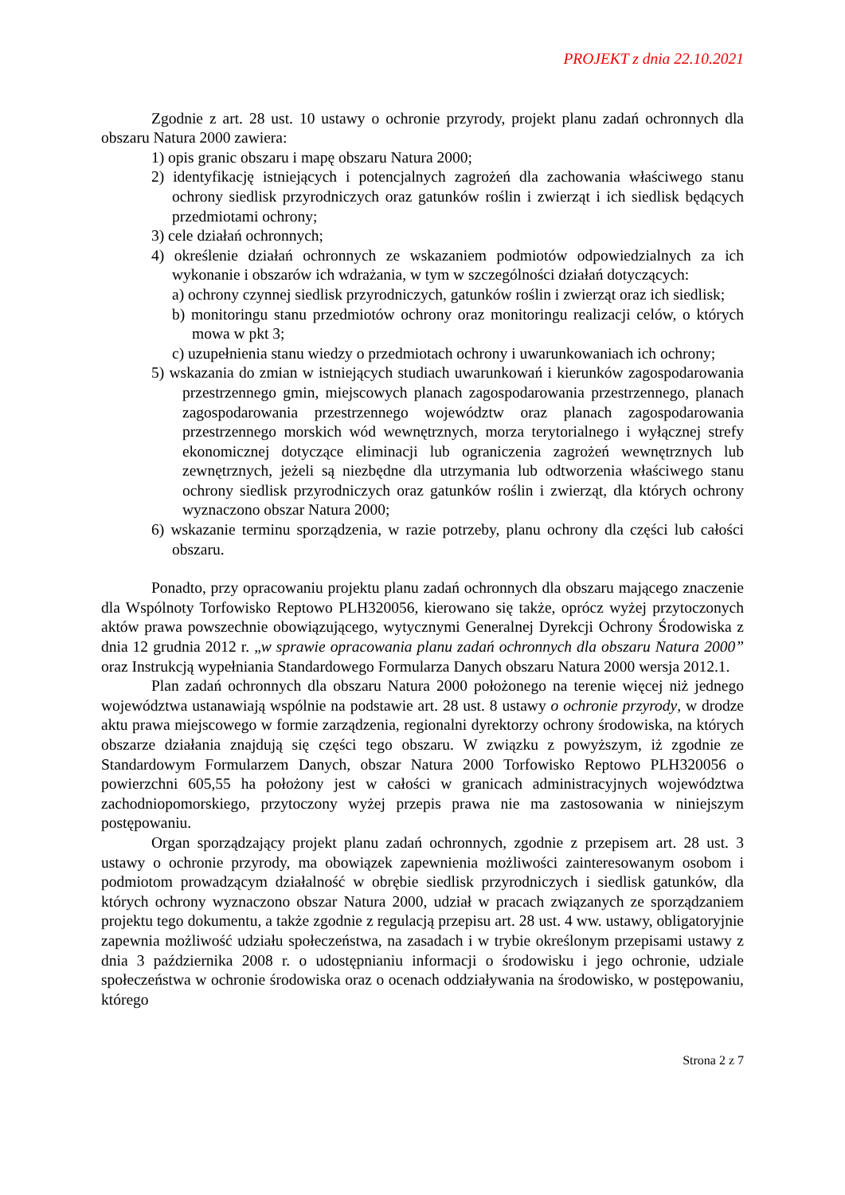PROJEKT z dnia 22.10.2021
Zgodnie z art. 28 ust. 10 ustawy o ochronie przyrody, projekt planu zadań ochronnych dla obszaru Natura 2000 zawiera:
1) opis granic obszaru i mapę obszaru Natura 2000;
2) identyfikację istniejących i potencjalnych zagrożeń dla zachowania właściwego stanu ochrony siedlisk przyrodniczych oraz gatunków roślin i zwierząt i ich siedlisk będących przedmiotami ochrony;
3) cele działań ochronnych;
4) określenie działań ochronnych ze wskazaniem podmiotów odpowiedzialnych za ich wykonanie i obszarów ich wdrażania, w tym w szczególności działań dotyczących:
a) ochrony czynnej siedlisk przyrodniczych, gatunków roślin i zwierząt oraz ich siedlisk;
b) monitoringu stanu przedmiotów ochrony oraz monitoringu realizacji celów, o których mowa w pkt 3;
c) uzupełnienia stanu wiedzy o przedmiotach ochrony i uwarunkowaniach ich ochrony;
5) wskazania do zmian w istniejących studiach uwarunkowań i kierunków zagospodarowania przestrzennego gmin, miejscowych planach zagospodarowania przestrzennego, planach zagospodarowania przestrzennego województw oraz planach zagospodarowania przestrzennego morskich wód wewnętrznych, morza terytorialnego i wyłącznej strefy ekonomicznej dotyczące eliminacji lub ograniczenia zagrożeń wewnętrznych lub zewnętrznych, jeżeli są niezbędne dla utrzymania lub odtworzenia właściwego stanu ochrony siedlisk przyrodniczych oraz gatunków roślin i zwierząt, dla których ochrony wyznaczono obszar Natura 2000;
6) wskazanie terminu sporządzenia, w razie potrzeby, planu ochrony dla części lub całości obszaru.
Ponadto, przy opracowaniu projektu planu zadań ochronnych dla obszaru mającego znaczenie dla Wspólnoty Torfowisko Reptowo PLH320056, kierowano się także, oprócz wyżej przytoczonych aktów prawa powszechnie obowiązującego, wytycznymi Generalnej Dyrekcji Ochrony Środowiska z dnia 12 grudnia 2012 r. „w sprawie opracowania planu zadań ochronnych dla obszaru Natura 2000” oraz Instrukcją wypełniania Standardowego Formularza Danych obszaru Natura 2000 wersja 2012.1.
Plan zadań ochronnych dla obszaru Natura 2000 położonego na terenie więcej niż jednego województwa ustanawiają wspólnie na podstawie art. 28 ust. 8 ustawy o ochronie przyrody, w drodze aktu prawa miejscowego w formie zarządzenia, regionalni dyrektorzy ochrony środowiska, na których obszarze działania znajdują się części tego obszaru. W związku z powyższym, iż zgodnie ze Standardowym Formularzem Danych, obszar Natura 2000 Torfowisko Reptowo PLH320056 o powierzchni 605,55 ha położony jest w całości w granicach administracyjnych województwa zachodniopomorskiego, przytoczony wyżej przepis prawa nie ma zastosowania w niniejszym postępowaniu.
Organ sporządzający projekt planu zadań ochronnych, zgodnie z przepisem art. 28 ust. 3 ustawy o ochronie przyrody, ma obowiązek zapewnienia możliwości zainteresowanym osobom i podmiotom prowadzącym działalność w obrębie siedlisk przyrodniczych i siedlisk gatunków, dla których ochrony wyznaczono obszar Natura 2000, udział w pracach związanych ze sporządzaniem projektu tego dokumentu, a także zgodnie z regulacją przepisu art. 28 ust. 4 ww. ustawy, obligatoryjnie zapewnia możliwość udziału społeczeństwa, na zasadach i w trybie określonym przepisami ustawy z dnia 3 października 2008 r. o udostępnianiu informacji o środowisku i jego ochronie, udziale społeczeństwa w ochronie środowiska oraz o ocenach oddziaływania na środowisko, w postępowaniu, którego
Strona 2 z 7